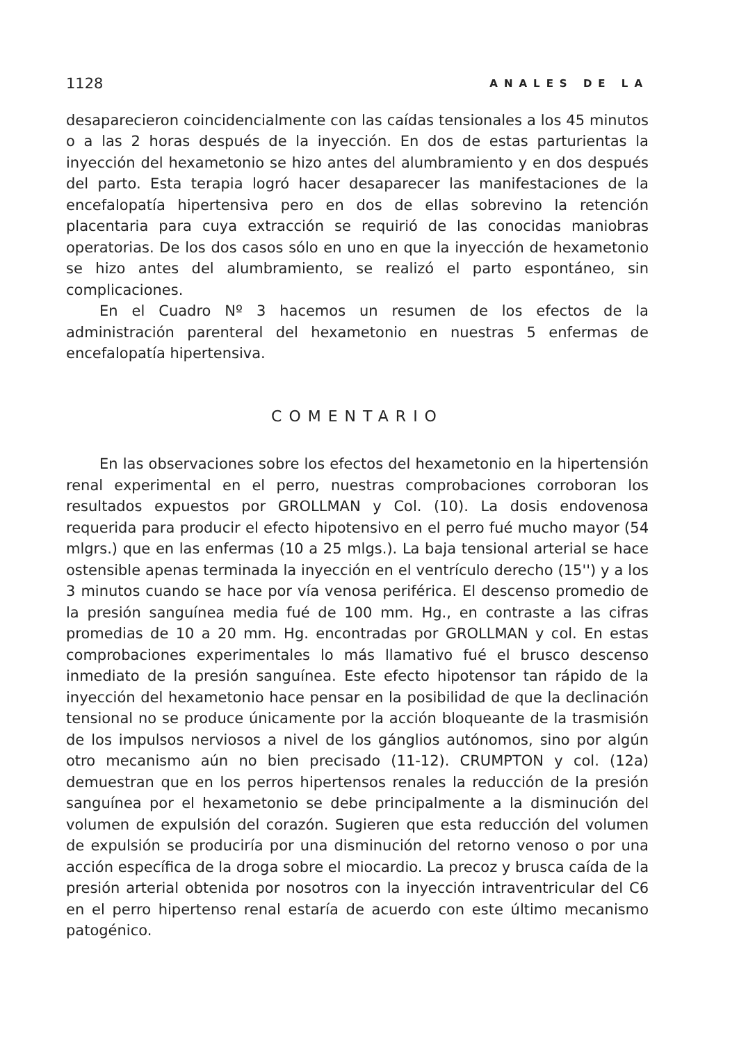1128 ANALES DE LA
desaparecieron coincidencialmente con las caídas tensionales a los 45 minutos o a las 2 horas después de la inyección. En dos de estas parturientas la inyección del hexametonio se hizo antes del alumbramiento y en dos después del parto. Esta terapia logró hacer desaparecer las manifestaciones de la encefalopatía hipertensiva pero en dos de ellas sobrevino la retención placentaria para cuya extracción se requirió de las conocidas maniobras operatorias. De los dos casos sólo en uno en que la inyección de hexametonio se hizo antes del alumbramiento, se realizó el parto espontáneo, sin complicaciones.
En el Cuadro Nº 3 hacemos un resumen de los efectos de la administración parenteral del hexametonio en nuestras 5 enfermas de encefalopatía hipertensiva.
COMENTARIO
En las observaciones sobre los efectos del hexametonio en la hipertensión renal experimental en el perro, nuestras comprobaciones corroboran los resultados expuestos por GROLLMAN y Col. (10). La dosis endovenosa requerida para producir el efecto hipotensivo en el perro fué mucho mayor (54 mlgrs.) que en las enfermas (10 a 25 mlgs.). La baja tensional arterial se hace ostensible apenas terminada la inyección en el ventrículo derecho (15'') y a los 3 minutos cuando se hace por vía venosa periférica. El descenso promedio de la presión sanguínea media fué de 100 mm. Hg., en contraste a las cifras promedias de 10 a 20 mm. Hg. encontradas por GROLLMAN y col. En estas comprobaciones experimentales lo más llamativo fué el brusco descenso inmediato de la presión sanguínea. Este efecto hipotensor tan rápido de la inyección del hexametonio hace pensar en la posibilidad de que la declinación tensional no se produce únicamente por la acción bloqueante de la trasmisión de los impulsos nerviosos a nivel de los gánglios autónomos, sino por algún otro mecanismo aún no bien precisado (11-12). CRUMPTON y col. (12a) demuestran que en los perros hipertensos renales la reducción de la presión sanguínea por el hexametonio se debe principalmente a la disminución del volumen de expulsión del corazón. Sugieren que esta reducción del volumen de expulsión se produciría por una disminución del retorno venoso o por una acción específica de la droga sobre el miocardio. La precoz y brusca caída de la presión arterial obtenida por nosotros con la inyección intraventricular del C6 en el perro hipertenso renal estaría de acuerdo con este último mecanismo patogénico.